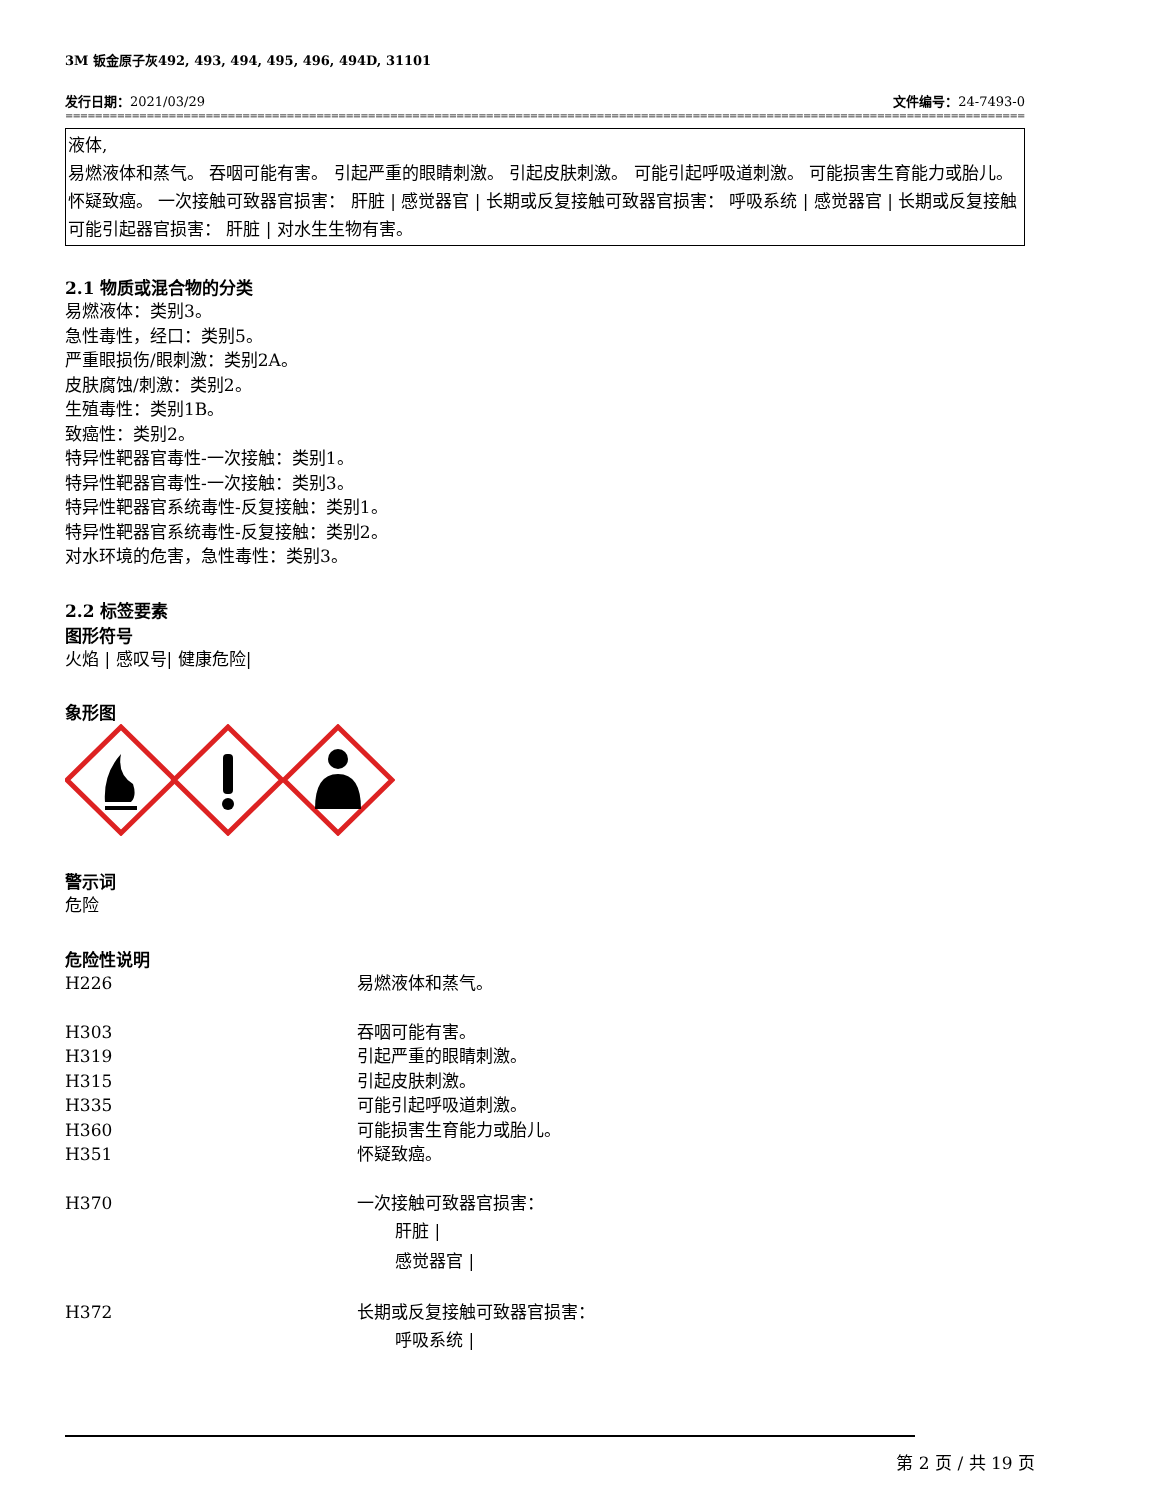3M 钣金原子灰492, 493, 494, 495, 496, 494D, 31101
发行日期：2021/03/29 文件编号：24-7493-0
================================================================================================================================================
液体,
易燃液体和蒸气。 吞咽可能有害。 引起严重的眼睛刺激。 引起皮肤刺激。 可能引起呼吸道刺激。 可能损害生育能力或胎儿。 怀疑致癌。 一次接触可致器官损害： 肝脏 | 感觉器官 | 长期或反复接触可致器官损害： 呼吸系统 | 感觉器官 | 长期或反复接触可能引起器官损害： 肝脏 | 对水生生物有害。
2.1 物质或混合物的分类
易燃液体：类别3。
急性毒性，经口：类别5。
严重眼损伤/眼刺激：类别2A。
皮肤腐蚀/刺激：类别2。
生殖毒性：类别1B。
致癌性：类别2。
特异性靶器官毒性-一次接触：类别1。
特异性靶器官毒性-一次接触：类别3。
特异性靶器官系统毒性-反复接触：类别1。
特异性靶器官系统毒性-反复接触：类别2。
对水环境的危害，急性毒性：类别3。
2.2 标签要素
图形符号
火焰 | 感叹号| 健康危险|
象形图
警示词
危险
危险性说明
| H226 | 易燃液体和蒸气。 |
| H303 | 吞咽可能有害。 |
| H319 | 引起严重的眼睛刺激。 |
| H315 | 引起皮肤刺激。 |
| H335 | 可能引起呼吸道刺激。 |
| H360 | 可能损害生育能力或胎儿。 |
| H351 | 怀疑致癌。 |
| H370 | 一次接触可致器官损害： 肝脏 / 感觉器官 / |
| H372 | 长期或反复接触可致器官损害： 呼吸系统 / |
第 2 页 / 共 19 页